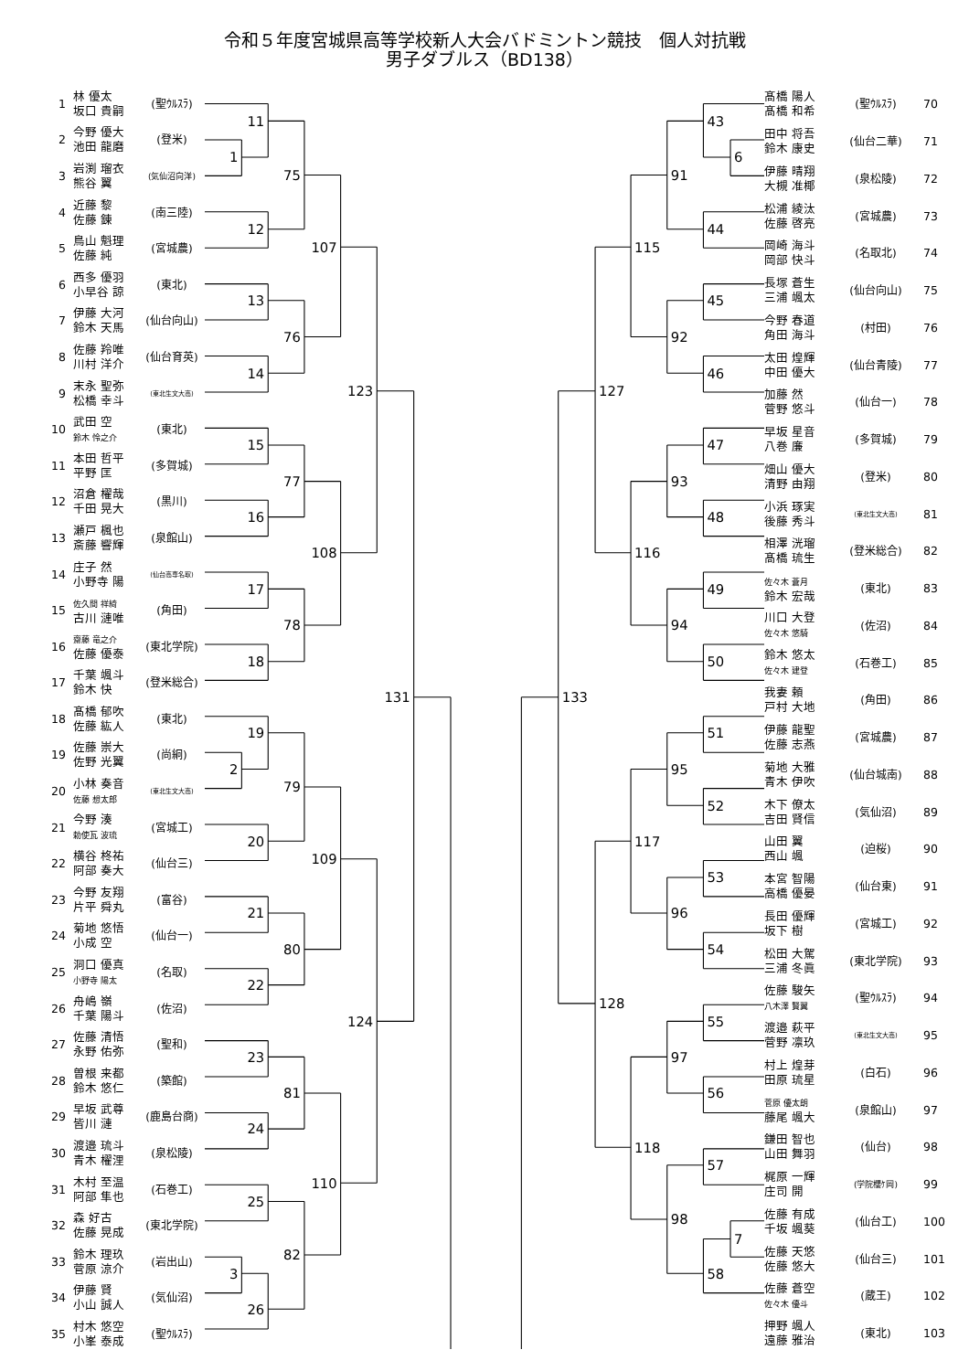令和５年度宮城県高等学校新人大会バドミントン競技　個人対抗戦
男子ダブルス（BD138）
| 1 | 林 優太 坂口 貴嗣 | (聖ｳﾙｽﾗ) |
| 2 | 今野 優大 池田 龍磨 | (登米) |
| 3 | 岩渕 瑠衣 熊谷 翼 | (気仙沼向洋) |
| 4 | 近藤 黎 佐藤 錬 | (南三陸) |
| 5 | 鳥山 魁理 佐藤 純 | (宮城農) |
| 6 | 西多 優羽 小早谷 諒 | (東北) |
| 7 | 伊藤 大河 鈴木 天馬 | (仙台向山) |
| 8 | 佐藤 羚唯 川村 洋介 | (仙台育英) |
| 9 | 末永 聖弥 松橋 幸斗 | (東北生文大高) |
| 10 | 武田 空 鈴木 怜之介 | (東北) |
| 11 | 本田 哲平 平野 匡 | (多賀城) |
| 12 | 沼倉 櫂哉 千田 晃大 | (黒川) |
| 13 | 瀬戸 楓也 斎藤 響輝 | (泉館山) |
| 14 | 庄子 然 小野寺 陽 | (仙台高専名取) |
| 15 | 佐久間 祥綺 古川 漣唯 | (角田) |
| 16 | 齋藤 竜之介 佐藤 優泰 | (東北学院) |
| 17 | 千葉 颯斗 鈴木 快 | (登米総合) |
| 18 | 髙橋 郁吹 佐藤 紘人 | (東北) |
| 19 | 佐藤 崇大 佐野 光翼 | (尚絅) |
| 20 | 小林 奏音 佐藤 想太郎 | (東北生文大高) |
| 21 | 今野 湊 勅使瓦 波琉 | (宮城工) |
| 22 | 横谷 柊祐 阿部 奏大 | (仙台三) |
| 23 | 今野 友翔 片平 舜丸 | (富谷) |
| 24 | 菊地 悠悟 小成 空 | (仙台一) |
| 25 | 洞口 優真 小野寺 陽太 | (名取) |
| 26 | 舟嶋 嶺 千葉 陽斗 | (佐沼) |
| 27 | 佐藤 清悟 永野 佑弥 | (聖和) |
| 28 | 曽根 来都 鈴木 悠仁 | (築館) |
| 29 | 早坂 武尊 皆川 漣 | (鹿島台商) |
| 30 | 渡邉 琉斗 青木 櫂浬 | (泉松陵) |
| 31 | 木村 至温 阿部 隼也 | (石巻工) |
| 32 | 森 好古 佐藤 晃成 | (東北学院) |
| 33 | 鈴木 理玖 菅原 涼介 | (岩出山) |
| 34 | 伊藤 賢 小山 誠人 | (気仙沼) |
| 35 | 村木 悠空 小峯 泰成 | (聖ｳﾙｽﾗ) |
11
1
75
12
107
13
76
14
123
15
77
16
108
17
78
18
131
19
2
79
20
109
21
80
22
124
23
81
24
110
25
82
3
26
43
6
91
44
115
45
92
46
127
47
93
48
116
49
94
50
133
51
95
52
117
53
96
54
128
55
97
56
118
57
98
7
58
| 髙橋 陽人 髙橋 和希 | (聖ｳﾙｽﾗ) | 70 |
| 田中 将吾 鈴木 康史 | (仙台二華) | 71 |
| 伊藤 晴翔 大槻 准椰 | (泉松陵) | 72 |
| 松浦 綾汰 佐藤 啓亮 | (宮城農) | 73 |
| 岡崎 海斗 岡部 快斗 | (名取北) | 74 |
| 長塚 蒼生 三浦 颯太 | (仙台向山) | 75 |
| 今野 春道 角田 海斗 | (村田) | 76 |
| 太田 煌輝 中田 優大 | (仙台青陵) | 77 |
| 加藤 然 菅野 悠斗 | (仙台一) | 78 |
| 早坂 星音 八巻 廉 | (多賀城) | 79 |
| 畑山 優大 清野 由翔 | (登米) | 80 |
| 小浜 琢実 後藤 秀斗 | (東北生文大高) | 81 |
| 相澤 洸瑠 髙橋 琉生 | (登米総合) | 82 |
| 佐々木 蒼月 鈴木 宏哉 | (東北) | 83 |
| 川口 大登 佐々木 悠騎 | (佐沼) | 84 |
| 鈴木 悠太 佐々木 建登 | (石巻工) | 85 |
| 我妻 頼 戸村 大地 | (角田) | 86 |
| 伊藤 龍聖 佐藤 志燕 | (宮城農) | 87 |
| 菊地 大雅 青木 伊吹 | (仙台城南) | 88 |
| 木下 僚太 吉田 賢信 | (気仙沼) | 89 |
| 山田 翼 西山 颯 | (迫桜) | 90 |
| 本宮 智陽 高橋 優晏 | (仙台東) | 91 |
| 長田 優輝 坂下 樹 | (宮城工) | 92 |
| 松田 大駕 三浦 冬眞 | (東北学院) | 93 |
| 佐藤 駿矢 八木澤 賢翼 | (聖ｳﾙｽﾗ) | 94 |
| 渡邉 萩平 菅野 凛玖 | (東北生文大高) | 95 |
| 村上 煌芽 田原 琉星 | (白石) | 96 |
| 菅原 優太朗 藤尾 颯大 | (泉館山) | 97 |
| 鎌田 智也 山田 舞羽 | (仙台) | 98 |
| 梶原 一輝 庄司 開 | (学院櫻ｹ岡) | 99 |
| 佐藤 有成 千坂 颯葵 | (仙台工) | 100 |
| 佐藤 天悠 佐藤 悠大 | (仙台三) | 101 |
| 佐藤 蒼空 佐々木 優斗 | (蔵王) | 102 |
| 押野 颯人 遠藤 雅治 | (東北) | 103 |